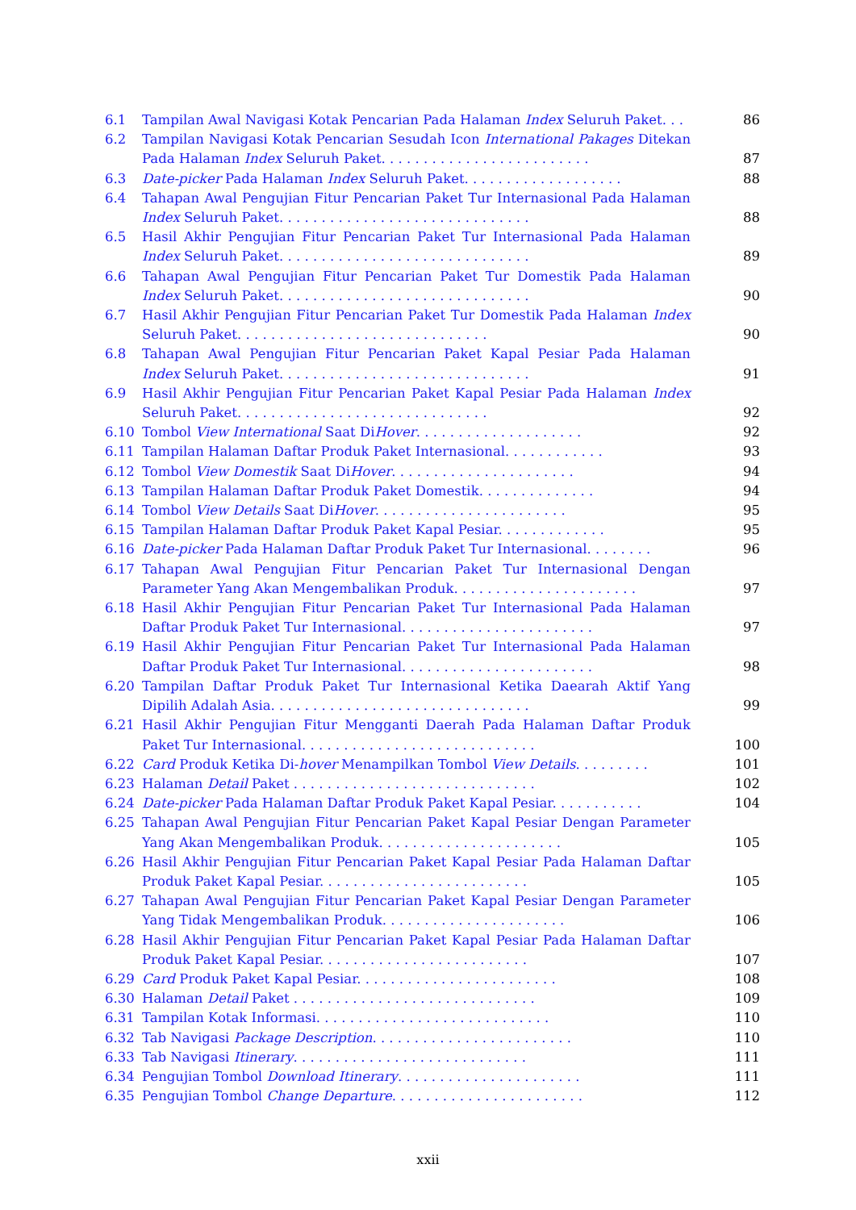6.1 Tampilan Awal Navigasi Kotak Pencarian Pada Halaman Index Seluruh Paket. . .
86
6.2 Tampilan Navigasi Kotak Pencarian Sesudah Icon International Pakages Ditekan Pada Halaman Index Seluruh Paket. . . . . . . . . . . . . . . . . . . . . . . . .
87
6.3 Date-picker Pada Halaman Index Seluruh Paket. . . . . . . . . . . . . . . . . . .
88
6.4 Tahapan Awal Pengujian Fitur Pencarian Paket Tur Internasional Pada Halaman Index Seluruh Paket. . . . . . . . . . . . . . . . . . . . . . . . . . . . . .
88
6.5 Hasil Akhir Pengujian Fitur Pencarian Paket Tur Internasional Pada Halaman Index Seluruh Paket. . . . . . . . . . . . . . . . . . . . . . . . . . . . . .
89
6.6 Tahapan Awal Pengujian Fitur Pencarian Paket Tur Domestik Pada Halaman Index Seluruh Paket. . . . . . . . . . . . . . . . . . . . . . . . . . . . . .
90
6.7 Hasil Akhir Pengujian Fitur Pencarian Paket Tur Domestik Pada Halaman Index Seluruh Paket. . . . . . . . . . . . . . . . . . . . . . . . . . . . . .
90
6.8 Tahapan Awal Pengujian Fitur Pencarian Paket Kapal Pesiar Pada Halaman Index Seluruh Paket. . . . . . . . . . . . . . . . . . . . . . . . . . . . . .
91
6.9 Hasil Akhir Pengujian Fitur Pencarian Paket Kapal Pesiar Pada Halaman Index Seluruh Paket. . . . . . . . . . . . . . . . . . . . . . . . . . . . . .
92
6.10 Tombol View International Saat DiHover. . . . . . . . . . . . . . . . . . . .
92
6.11 Tampilan Halaman Daftar Produk Paket Internasional. . . . . . . . . . . .
93
6.12 Tombol View Domestik Saat DiHover. . . . . . . . . . . . . . . . . . . . . .
94
6.13 Tampilan Halaman Daftar Produk Paket Domestik. . . . . . . . . . . . . .
94
6.14 Tombol View Details Saat DiHover. . . . . . . . . . . . . . . . . . . . . . .
95
6.15 Tampilan Halaman Daftar Produk Paket Kapal Pesiar. . . . . . . . . . . . .
95
6.16 Date-picker Pada Halaman Daftar Produk Paket Tur Internasional. . . . . . . .
96
6.17 Tahapan Awal Pengujian Fitur Pencarian Paket Tur Internasional Dengan Parameter Yang Akan Mengembalikan Produk. . . . . . . . . . . . . . . . . . . . . .
97
6.18 Hasil Akhir Pengujian Fitur Pencarian Paket Tur Internasional Pada Halaman Daftar Produk Paket Tur Internasional. . . . . . . . . . . . . . . . . . . . . . .
97
6.19 Hasil Akhir Pengujian Fitur Pencarian Paket Tur Internasional Pada Halaman Daftar Produk Paket Tur Internasional. . . . . . . . . . . . . . . . . . . . . . .
98
6.20 Tampilan Daftar Produk Paket Tur Internasional Ketika Daearah Aktif Yang Dipilih Adalah Asia. . . . . . . . . . . . . . . . . . . . . . . . . . . . . . .
99
6.21 Hasil Akhir Pengujian Fitur Mengganti Daerah Pada Halaman Daftar Produk Paket Tur Internasional. . . . . . . . . . . . . . . . . . . . . . . . . . . .
100
6.22 Card Produk Ketika Di-hover Menampilkan Tombol View Details. . . . . . . . .
101
6.23 Halaman Detail Paket . . . . . . . . . . . . . . . . . . . . . . . . . . . . .
102
6.24 Date-picker Pada Halaman Daftar Produk Paket Kapal Pesiar. . . . . . . . . . .
104
6.25 Tahapan Awal Pengujian Fitur Pencarian Paket Kapal Pesiar Dengan Parameter Yang Akan Mengembalikan Produk. . . . . . . . . . . . . . . . . . . . . .
105
6.26 Hasil Akhir Pengujian Fitur Pencarian Paket Kapal Pesiar Pada Halaman Daftar Produk Paket Kapal Pesiar. . . . . . . . . . . . . . . . . . . . . . . . .
105
6.27 Tahapan Awal Pengujian Fitur Pencarian Paket Kapal Pesiar Dengan Parameter Yang Tidak Mengembalikan Produk. . . . . . . . . . . . . . . . . . . . . .
106
6.28 Hasil Akhir Pengujian Fitur Pencarian Paket Kapal Pesiar Pada Halaman Daftar Produk Paket Kapal Pesiar. . . . . . . . . . . . . . . . . . . . . . . . .
107
6.29 Card Produk Paket Kapal Pesiar. . . . . . . . . . . . . . . . . . . . . . . .
108
6.30 Halaman Detail Paket . . . . . . . . . . . . . . . . . . . . . . . . . . . . .
109
6.31 Tampilan Kotak Informasi. . . . . . . . . . . . . . . . . . . . . . . . . . . .
110
6.32 Tab Navigasi Package Description. . . . . . . . . . . . . . . . . . . . . . . .
110
6.33 Tab Navigasi Itinerary. . . . . . . . . . . . . . . . . . . . . . . . . . . .
111
6.34 Pengujian Tombol Download Itinerary. . . . . . . . . . . . . . . . . . . . . .
111
6.35 Pengujian Tombol Change Departure. . . . . . . . . . . . . . . . . . . . . . .
112
xxii